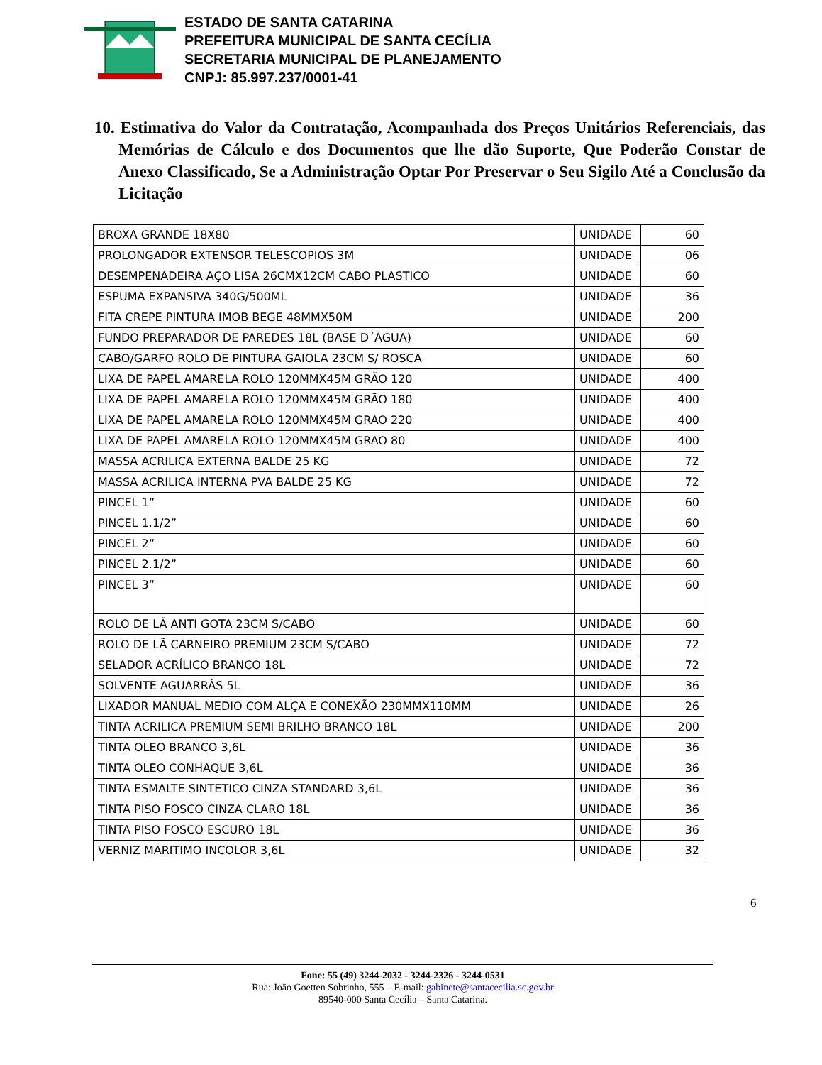ESTADO DE SANTA CATARINA
PREFEITURA MUNICIPAL DE SANTA CECÍLIA
SECRETARIA MUNICIPAL DE PLANEJAMENTO
CNPJ: 85.997.237/0001-41
10. Estimativa do Valor da Contratação, Acompanhada dos Preços Unitários Referenciais, das Memórias de Cálculo e dos Documentos que lhe dão Suporte, Que Poderão Constar de Anexo Classificado, Se a Administração Optar Por Preservar o Seu Sigilo Até a Conclusão da Licitação
| BROXA GRANDE 18X80 | UNIDADE | 60 |
| PROLONGADOR EXTENSOR TELESCOPIOS 3M | UNIDADE | 06 |
| DESEMPENADEIRA AÇO LISA 26CMX12CM CABO PLASTICO | UNIDADE | 60 |
| ESPUMA EXPANSIVA 340G/500ML | UNIDADE | 36 |
| FITA CREPE PINTURA IMOB BEGE 48MMX50M | UNIDADE | 200 |
| FUNDO PREPARADOR DE PAREDES 18L (BASE D´ÁGUA) | UNIDADE | 60 |
| CABO/GARFO ROLO DE PINTURA GAIOLA 23CM S/ ROSCA | UNIDADE | 60 |
| LIXA DE PAPEL AMARELA ROLO 120MMX45M GRÃO 120 | UNIDADE | 400 |
| LIXA DE PAPEL AMARELA ROLO 120MMX45M GRÃO 180 | UNIDADE | 400 |
| LIXA DE PAPEL AMARELA ROLO 120MMX45M GRAO 220 | UNIDADE | 400 |
| LIXA DE PAPEL AMARELA ROLO 120MMX45M GRAO 80 | UNIDADE | 400 |
| MASSA ACRILICA EXTERNA BALDE 25 KG | UNIDADE | 72 |
| MASSA ACRILICA INTERNA PVA BALDE 25 KG | UNIDADE | 72 |
| PINCEL 1” | UNIDADE | 60 |
| PINCEL 1.1/2” | UNIDADE | 60 |
| PINCEL 2” | UNIDADE | 60 |
| PINCEL 2.1/2” | UNIDADE | 60 |
| PINCEL 3” | UNIDADE | 60 |
| ROLO DE LÃ ANTI GOTA 23CM S/CABO | UNIDADE | 60 |
| ROLO DE LÃ CARNEIRO PREMIUM 23CM S/CABO | UNIDADE | 72 |
| SELADOR ACRÍLICO BRANCO 18L | UNIDADE | 72 |
| SOLVENTE AGUARRÁS 5L | UNIDADE | 36 |
| LIXADOR MANUAL MEDIO COM ALÇA E CONEXÃO 230MMX110MM | UNIDADE | 26 |
| TINTA ACRILICA PREMIUM SEMI BRILHO BRANCO 18L | UNIDADE | 200 |
| TINTA OLEO BRANCO 3,6L | UNIDADE | 36 |
| TINTA OLEO CONHAQUE 3,6L | UNIDADE | 36 |
| TINTA ESMALTE SINTETICO CINZA STANDARD 3,6L | UNIDADE | 36 |
| TINTA PISO FOSCO CINZA CLARO 18L | UNIDADE | 36 |
| TINTA PISO FOSCO ESCURO 18L | UNIDADE | 36 |
| VERNIZ MARITIMO INCOLOR 3,6L | UNIDADE | 32 |
6
Fone: 55 (49) 3244-2032 - 3244-2326 - 3244-0531
Rua: João Goetten Sobrinho, 555 – E-mail: gabinete@santacecilia.sc.gov.br
89540-000 Santa Cecília – Santa Catarina.